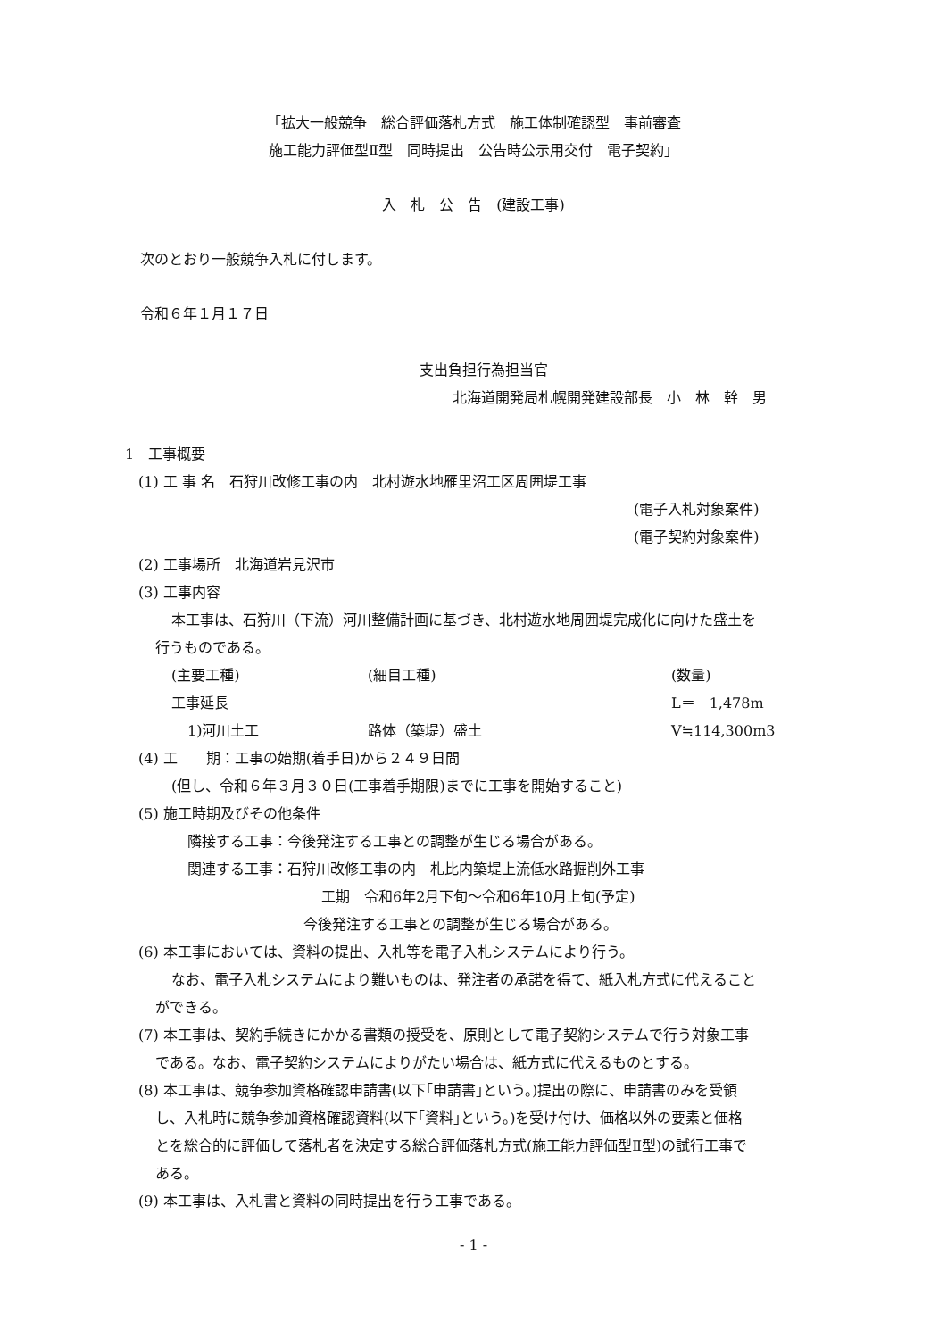「拡大一般競争　総合評価落札方式　施工体制確認型　事前審査
施工能力評価型Ⅱ型　同時提出　公告時公示用交付　電子契約」
入　札　公　告　(建設工事)
次のとおり一般競争入札に付します。
令和６年１月１７日
支出負担行為担当官
北海道開発局札幌開発建設部長　小　林　幹　男
1　工事概要
(1) 工 事 名　石狩川改修工事の内　北村遊水地雁里沼工区周囲堤工事
(電子入札対象案件)
(電子契約対象案件)
(2) 工事場所　北海道岩見沢市
(3) 工事内容
本工事は、石狩川（下流）河川整備計画に基づき、北村遊水地周囲堤完成化に向けた盛土を
行うものである。
(主要工種) (細目工種) (数量)
工事延長 L＝　1,478m
1)河川土工 路体（築堤）盛土 V≒114,300m3
(4) 工　　期：工事の始期(着手日)から２４９日間
(但し、令和６年３月３０日(工事着手期限)までに工事を開始すること)
(5) 施工時期及びその他条件
隣接する工事：今後発注する工事との調整が生じる場合がある。
関連する工事：石狩川改修工事の内　札比内築堤上流低水路掘削外工事
工期　令和6年2月下旬～令和6年10月上旬(予定)
今後発注する工事との調整が生じる場合がある。
(6) 本工事においては、資料の提出、入札等を電子入札システムにより行う。
なお、電子入札システムにより難いものは、発注者の承諾を得て、紙入札方式に代えること
ができる。
(7) 本工事は、契約手続きにかかる書類の授受を、原則として電子契約システムで行う対象工事
である。なお、電子契約システムによりがたい場合は、紙方式に代えるものとする。
(8) 本工事は、競争参加資格確認申請書(以下｢申請書｣という。)提出の際に、申請書のみを受領
し、入札時に競争参加資格確認資料(以下｢資料｣という。)を受け付け、価格以外の要素と価格
とを総合的に評価して落札者を決定する総合評価落札方式(施工能力評価型Ⅱ型)の試行工事で
ある。
(9) 本工事は、入札書と資料の同時提出を行う工事である。
- 1 -